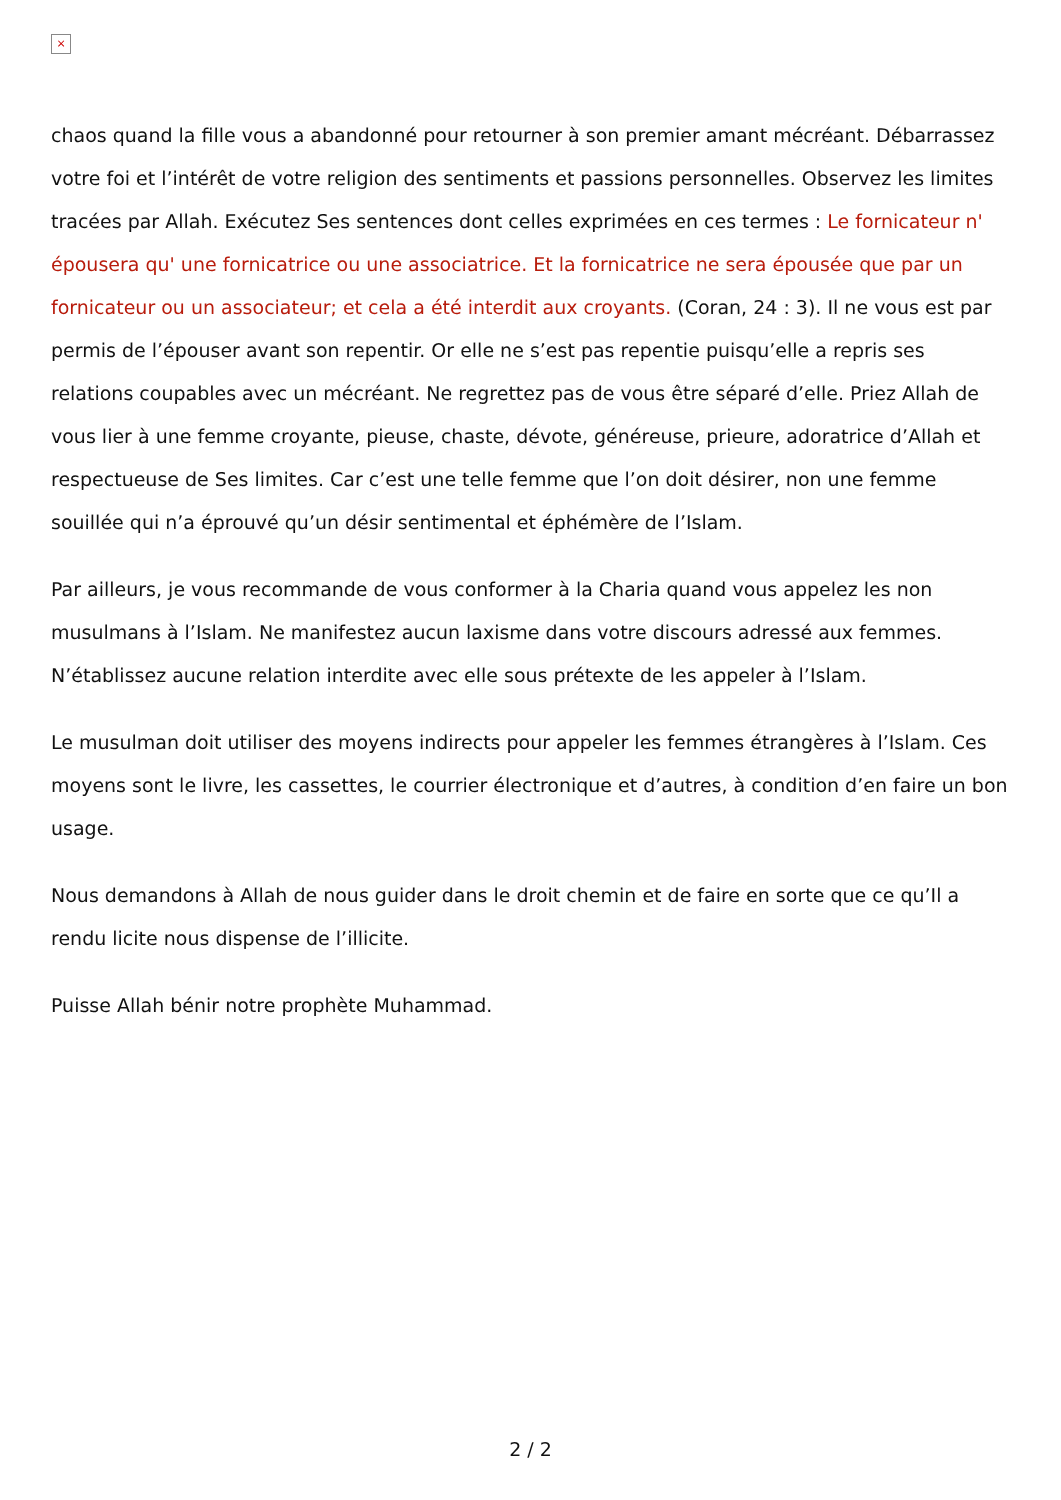×
chaos quand la fille vous a abandonné pour retourner à son premier amant mécréant. Débarrassez votre foi et l’intérêt de votre religion des sentiments et passions personnelles. Observez les limites tracées par Allah. Exécutez Ses sentences dont celles exprimées en ces termes : Le fornicateur n' épousera qu' une fornicatrice ou une associatrice. Et la fornicatrice ne sera épousée que par un fornicateur ou un associateur; et cela a été interdit aux croyants. (Coran, 24 : 3). Il ne vous est par permis de l’épouser avant son repentir. Or elle ne s’est pas repentie puisqu’elle a repris ses relations coupables avec un mécréant. Ne regrettez pas de vous être séparé d’elle. Priez Allah de vous lier à une femme croyante, pieuse, chaste, dévote, généreuse, prieure, adoratrice d’Allah et respectueuse de Ses limites. Car c’est une telle femme que l’on doit désirer, non une femme souillée qui n’a éprouvé qu’un désir sentimental et éphémère de l’Islam.
Par ailleurs, je vous recommande de vous conformer à la Charia quand vous appelez les non musulmans à l’Islam. Ne manifestez aucun laxisme dans votre discours adressé aux femmes. N’établissez aucune relation interdite avec elle sous prétexte de les appeler à l’Islam.
Le musulman doit utiliser des moyens indirects pour appeler les femmes étrangères à l’Islam. Ces moyens sont le livre, les cassettes, le courrier électronique et d’autres, à condition d’en faire un bon usage.
Nous demandons à Allah de nous guider dans le droit chemin et de faire en sorte que ce qu’Il a rendu licite nous dispense de l’illicite.
Puisse Allah bénir notre prophète Muhammad.
2 / 2